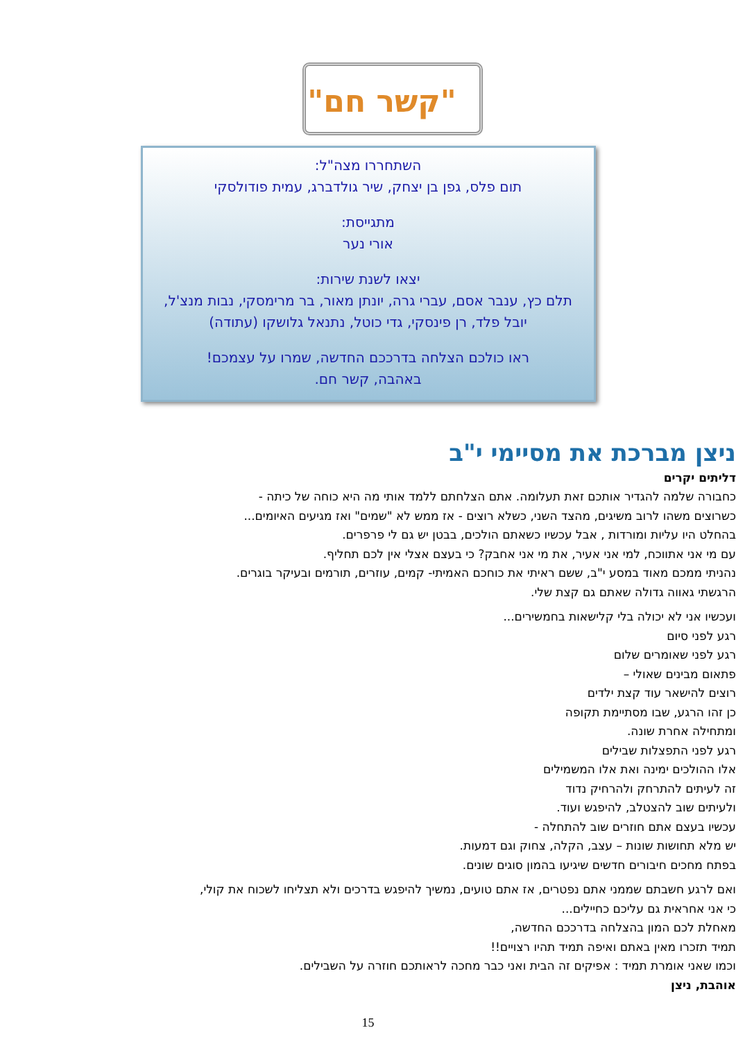"קשר חם"
השתחררו מצה"ל:
תום פלס, גפן בן יצחק, שיר גולדברג, עמית פודולסקי
מתגייסת:
אורי נער
יצאו לשנת שירות:
תלם כץ, ענבר אסם, עברי גרה, יונתן מאור, בר מרימסקי, נבות מנצ'ל,
יובל פלד, רן פינסקי, גדי כוטל, נתנאל גלושקו (עתודה)
ראו כולכם הצלחה בדרככם החדשה, שמרו על עצמכם!
באהבה, קשר חם.
ניצן מברכת את מסיימי י"ב
דליתים יקרים
כחבורה שלמה להגדיר אותכם זאת תעלומה. אתם הצלחתם ללמד אותי מה היא כוחה של כיתה -
כשרוצים משהו לרוב משיגים, מהצד השני, כשלא רוצים - אז ממש לא "שמים" ואז מגיעים האיומים...
בהחלט היו עליות ומורדות , אבל עכשיו כשאתם הולכים, בבטן יש גם לי פרפרים.
עם מי אני אתווכח, למי אני אעיר, את מי אני אחבק? כי בעצם אצלי אין לכם תחליף.
נהניתי ממכם מאוד במסע י"ב, ששם ראיתי את כוחכם האמיתי- קמים, עוזרים, תורמים ובעיקר בוגרים.
הרגשתי גאווה גדולה שאתם גם קצת שלי.
ועכשיו אני לא יכולה בלי קלישאות בחמשירים...
רגע לפני סיום
רגע לפני שאומרים שלום
פתאום מבינים שאולי –
רוצים להישאר עוד קצת ילדים
כן זהו הרגע, שבו מסתיימת תקופה
ומתחילה אחרת שונה.
רגע לפני התפצלות שבילים
אלו ההולכים ימינה ואת אלו המשמילים
זה לעיתים להתרחק ולהרחיק נדוד
ולעיתים שוב להצטלב, להיפגש ועוד.
עכשיו בעצם אתם חוזרים שוב להתחלה -
יש מלא תחושות שונות – עצב, הקלה, צחוק וגם דמעות.
בפתח מחכים חיבורים חדשים שיגיעו בהמון סוגים שונים.
ואם לרגע חשבתם שממני אתם נפטרים, אז אתם טועים, נמשיך להיפגש בדרכים ולא תצליחו לשכוח את קולי,
כי אני אחראית גם עליכם כחיילים...
מאחלת לכם המון בהצלחה בדרככם החדשה,
תמיד תזכרו מאין באתם ואיפה תמיד תהיו רצויים!!
וכמו שאני אומרת תמיד : אפיקים זה הבית ואני כבר מחכה לראותכם חוזרה על השבילים.
אוהבת, ניצן
15